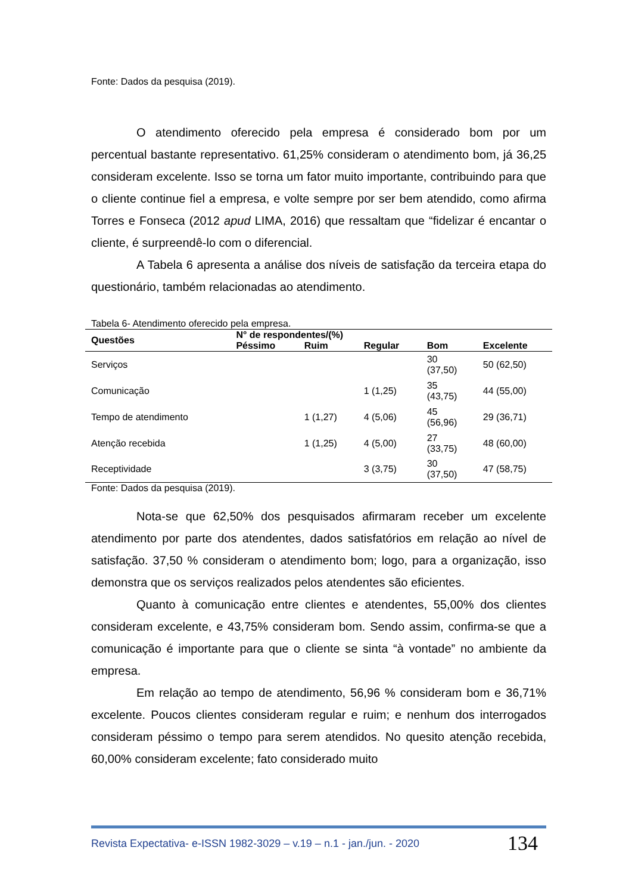Fonte: Dados da pesquisa (2019).
O atendimento oferecido pela empresa é considerado bom por um percentual bastante representativo. 61,25% consideram o atendimento bom, já 36,25 consideram excelente. Isso se torna um fator muito importante, contribuindo para que o cliente continue fiel a empresa, e volte sempre por ser bem atendido, como afirma Torres e Fonseca (2012 apud LIMA, 2016) que ressaltam que “fidelizar é encantar o cliente, é surpreendê-lo com o diferencial.
A Tabela 6 apresenta a análise dos níveis de satisfação da terceira etapa do questionário, também relacionadas ao atendimento.
Tabela 6- Atendimento oferecido pela empresa.
| Questões | N° de respondentes/(%) | | | | |
| --- | --- | --- | --- | --- | --- |
| | Péssimo | Ruim | Regular | Bom | Excelente |
| Serviços | | | | 30 (37,50) | 50 (62,50) |
| Comunicação | | | 1 (1,25) | 35 (43,75) | 44 (55,00) |
| Tempo de atendimento | | 1 (1,27) | 4 (5,06) | 45 (56,96) | 29 (36,71) |
| Atenção recebida | | 1 (1,25) | 4 (5,00) | 27 (33,75) | 48 (60,00) |
| Receptividade | | | 3 (3,75) | 30 (37,50) | 47 (58,75) |
Fonte: Dados da pesquisa (2019).
Nota-se que 62,50% dos pesquisados afirmaram receber um excelente atendimento por parte dos atendentes, dados satisfatórios em relação ao nível de satisfação. 37,50 % consideram o atendimento bom; logo, para a organização, isso demonstra que os serviços realizados pelos atendentes são eficientes.
Quanto à comunicação entre clientes e atendentes, 55,00% dos clientes consideram excelente, e 43,75% consideram bom. Sendo assim, confirma-se que a comunicação é importante para que o cliente se sinta “à vontade” no ambiente da empresa.
Em relação ao tempo de atendimento, 56,96 % consideram bom e 36,71% excelente. Poucos clientes consideram regular e ruim; e nenhum dos interrogados consideram péssimo o tempo para serem atendidos. No quesito atenção recebida, 60,00% consideram excelente; fato considerado muito
Revista Expectativa- e-ISSN 1982-3029 – v.19 – n.1 - jan./jun. - 2020 134